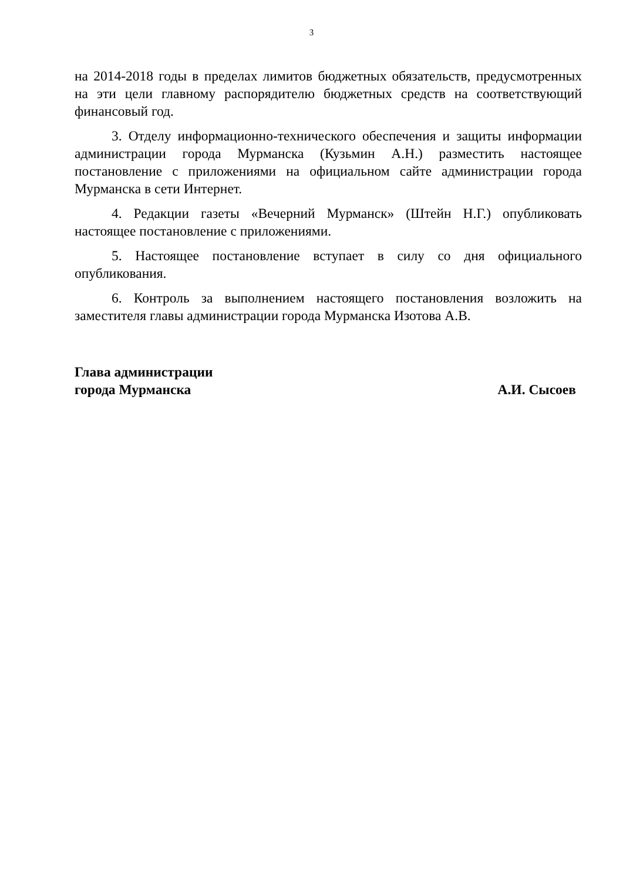3
на 2014-2018 годы в пределах лимитов бюджетных обязательств, предусмотренных на эти цели главному распорядителю бюджетных средств на соответствующий финансовый год.
3. Отделу информационно-технического обеспечения и защиты информации администрации города Мурманска (Кузьмин А.Н.) разместить настоящее постановление с приложениями на официальном сайте администрации города Мурманска в сети Интернет.
4. Редакции газеты «Вечерний Мурманск» (Штейн Н.Г.) опубликовать настоящее постановление с приложениями.
5. Настоящее постановление вступает в силу со дня официального опубликования.
6. Контроль за выполнением настоящего постановления возложить на заместителя главы администрации города Мурманска Изотова А.В.
Глава администрации
города Мурманска
А.И. Сысоев